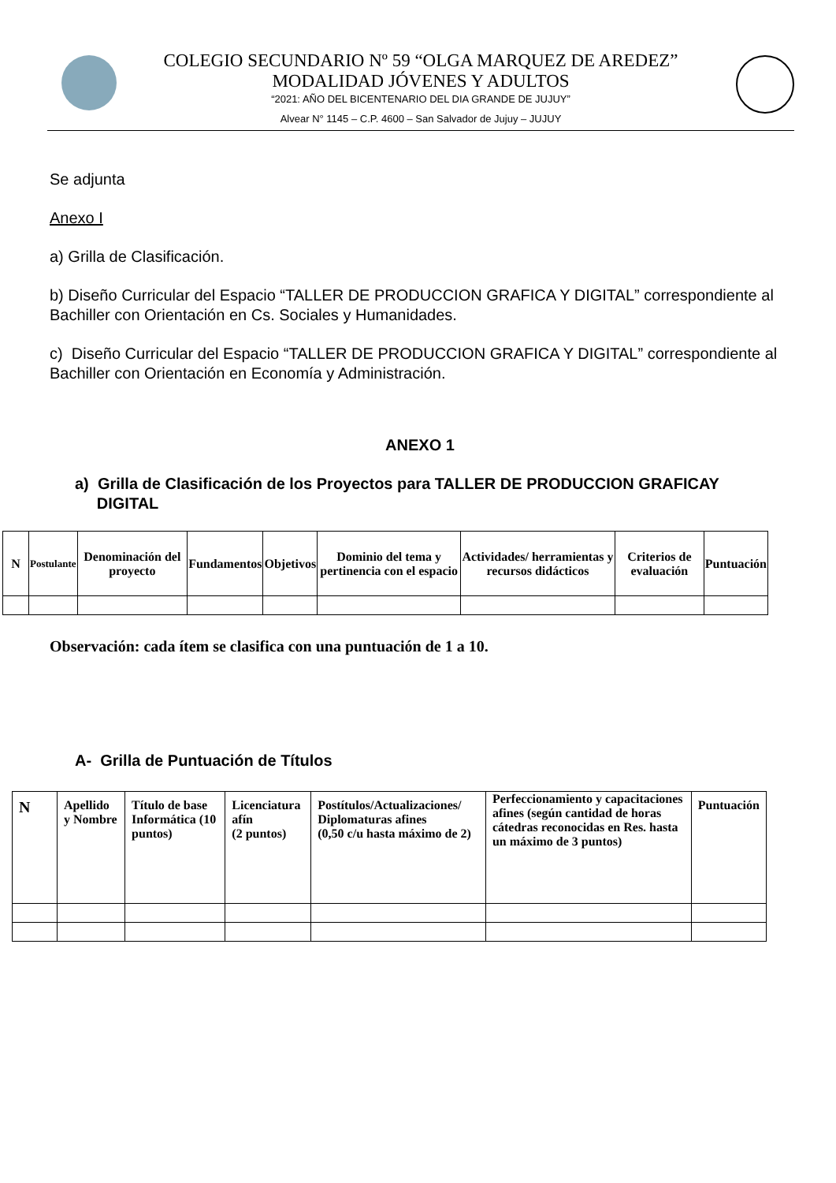COLEGIO SECUNDARIO Nº 59 “OLGA MARQUEZ DE AREDEZ”
MODALIDAD JÓVENES Y ADULTOS
“2021: AÑO DEL BICENTENARIO DEL DIA GRANDE DE JUJUY”
Alvear N° 1145 – C.P. 4600 – San Salvador de Jujuy – JUJUY
Se adjunta
Anexo I
a) Grilla de Clasificación.
b) Diseño Curricular del Espacio “TALLER DE PRODUCCION GRAFICA Y DIGITAL” correspondiente al Bachiller con Orientación en Cs. Sociales y Humanidades.
c) Diseño Curricular del Espacio “TALLER DE PRODUCCION GRAFICA Y DIGITAL” correspondiente al Bachiller con Orientación en Economía y Administración.
ANEXO 1
a) Grilla de Clasificación de los Proyectos para TALLER DE PRODUCCION GRAFICAY
DIGITAL
| N | Postulante | Denominación del proyecto | Fundamentos | Objetivos | Dominio del tema y pertinencia con el espacio | Actividades/ herramientas y recursos didácticos | Criterios de evaluación | Puntuación |
Observación: cada ítem se clasifica con una puntuación de 1 a 10.
A- Grilla de Puntuación de Títulos
| N | Apellido y Nombre | Título de base Informática (10 puntos) | Licenciatura afín (2 puntos) | Postítulos/Actualizaciones/ Diplomaturas afines (0,50 c/u hasta máximo de 2) | Perfeccionamiento y capacitaciones afines (según cantidad de horas cátedras reconocidas en Res. hasta un máximo de 3 puntos) | Puntuación |